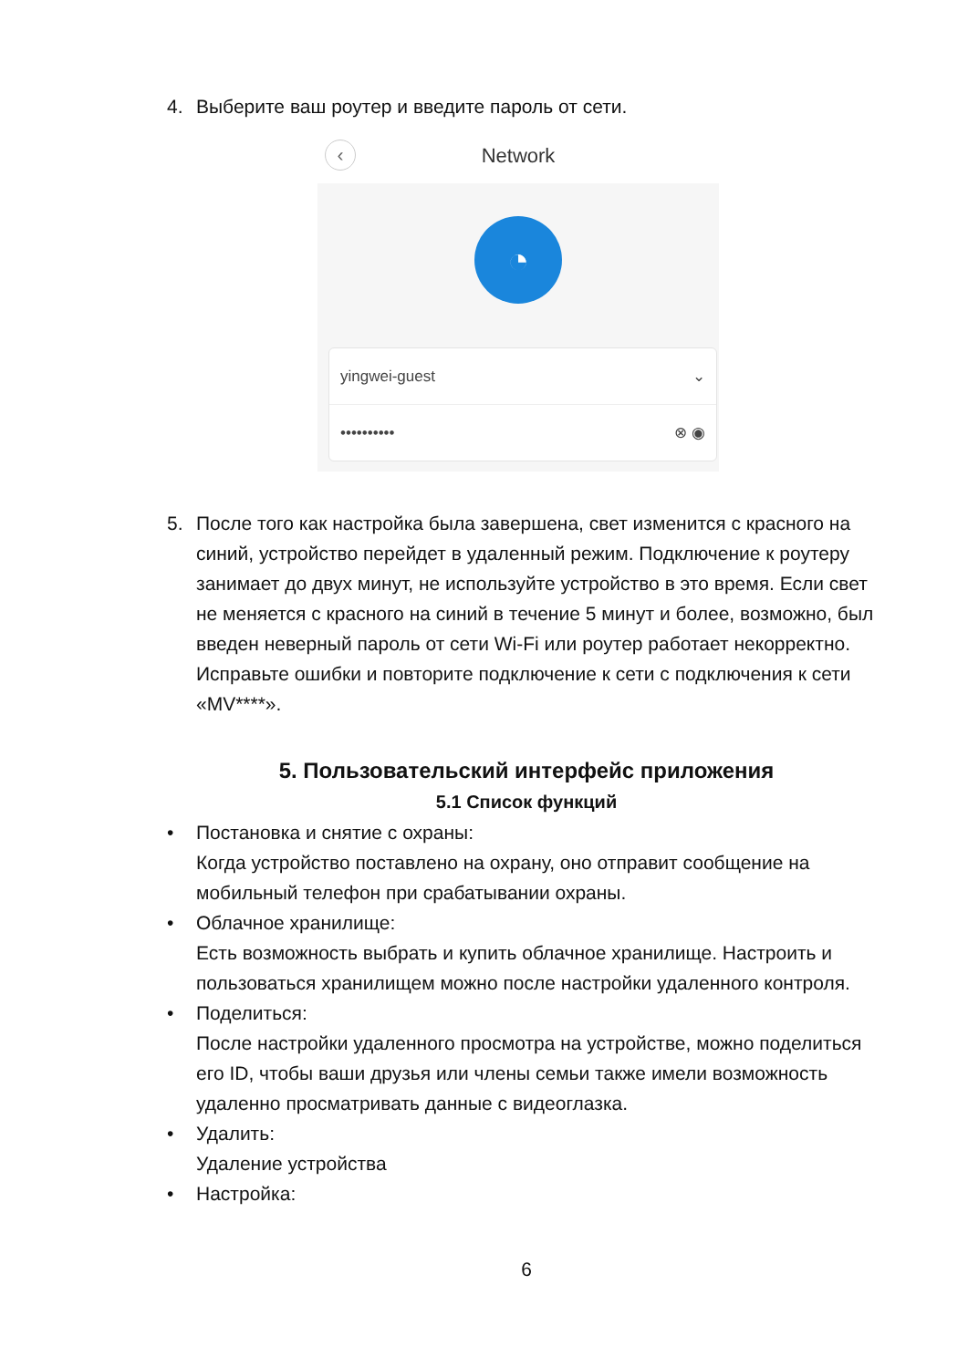4. Выберите ваш роутер и введите пароль от сети.
‹ Network
◔
yingwei-guest ⌄
•••••••••• ⊗ ◉
5. После того как настройка была завершена, свет изменится с красного на синий, устройство перейдет в удаленный режим. Подключение к роутеру занимает до двух минут, не используйте устройство в это время. Если свет не меняется с красного на синий в течение 5 минут и более, возможно, был введен неверный пароль от сети Wi-Fi или роутер работает некорректно. Исправьте ошибки и повторите подключение к сети с подключения к сети «MV****».
5. Пользовательский интерфейс приложения
5.1 Список функций
• Постановка и снятие с охраны:
Когда устройство поставлено на охрану, оно отправит сообщение на мобильный телефон при срабатывании охраны.
• Облачное хранилище:
Есть возможность выбрать и купить облачное хранилище. Настроить и пользоваться хранилищем можно после настройки удаленного контроля.
• Поделиться:
После настройки удаленного просмотра на устройстве, можно поделиться его ID, чтобы ваши друзья или члены семьи также имели возможность удаленно просматривать данные с видеоглазка.
• Удалить:
Удаление устройства
• Настройка:
6